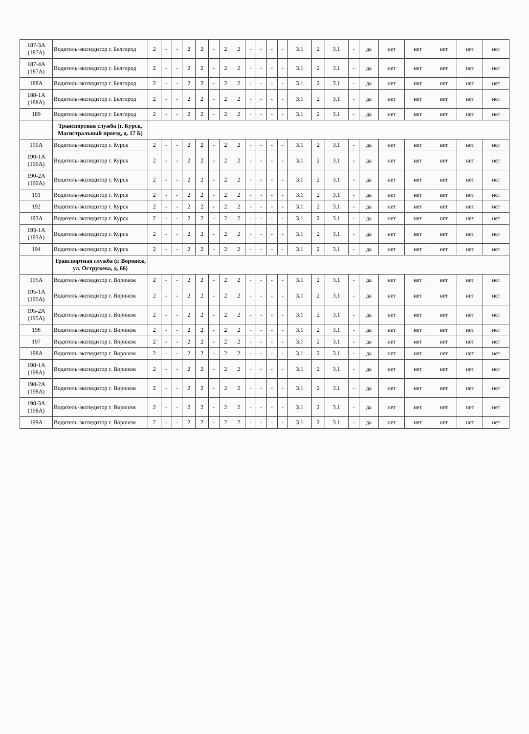| 187-3А (187А) | Водитель-экспедитор г. Белгород | 2 | - | - | 2 | 2 | - | 2 | 2 | - | - | - | - | 3.1 | 2 | 3.1 | - | да | нет | нет | нет | нет | нет |
| 187-4А (187А) | Водитель-экспедитор г. Белгород | 2 | - | - | 2 | 2 | - | 2 | 2 | - | - | - | - | 3.1 | 2 | 3.1 | - | да | нет | нет | нет | нет | нет |
| 188А | Водитель-экспедитор г. Белгород | 2 | - | - | 2 | 2 | - | 2 | 2 | - | - | - | - | 3.1 | 2 | 3.1 | - | да | нет | нет | нет | нет | нет |
| 188-1А (188А) | Водитель-экспедитор г. Белгород | 2 | - | - | 2 | 2 | - | 2 | 2 | - | - | - | - | 3.1 | 2 | 3.1 | - | да | нет | нет | нет | нет | нет |
| 189 | Водитель-экспедитор г. Белгород | 2 | - | - | 2 | 2 | - | 2 | 2 | - | - | - | - | 3.1 | 2 | 3.1 | - | да | нет | нет | нет | нет | нет |
| | Транспортная служба (г. Курск, Магистральный проезд, д. 17 Б) | | | | | | | | | | | | | | | | | | | | | | |
| 190А | Водитель-экспедитор г. Курск | 2 | - | - | 2 | 2 | - | 2 | 2 | - | - | - | - | 3.1 | 2 | 3.1 | - | да | нет | нет | нет | нет | нет |
| 190-1А (190А) | Водитель-экспедитор г. Курск | 2 | - | - | 2 | 2 | - | 2 | 2 | - | - | - | - | 3.1 | 2 | 3.1 | - | да | нет | нет | нет | нет | нет |
| 190-2А (190А) | Водитель-экспедитор г. Курск | 2 | - | - | 2 | 2 | - | 2 | 2 | - | - | - | - | 3.1 | 2 | 3.1 | - | да | нет | нет | нет | нет | нет |
| 191 | Водитель-экспедитор г. Курск | 2 | - | - | 2 | 2 | - | 2 | 2 | - | - | - | - | 3.1 | 2 | 3.1 | - | да | нет | нет | нет | нет | нет |
| 192 | Водитель-экспедитор г. Курск | 2 | - | - | 2 | 2 | - | 2 | 2 | - | - | - | - | 3.1 | 2 | 3.1 | - | да | нет | нет | нет | нет | нет |
| 193А | Водитель-экспедитор г. Курск | 2 | - | - | 2 | 2 | - | 2 | 2 | - | - | - | - | 3.1 | 2 | 3.1 | - | да | нет | нет | нет | нет | нет |
| 193-1А (193А) | Водитель-экспедитор г. Курск | 2 | - | - | 2 | 2 | - | 2 | 2 | - | - | - | - | 3.1 | 2 | 3.1 | - | да | нет | нет | нет | нет | нет |
| 194 | Водитель-экспедитор г. Курск | 2 | - | - | 2 | 2 | - | 2 | 2 | - | - | - | - | 3.1 | 2 | 3.1 | - | да | нет | нет | нет | нет | нет |
| | Транспортная служба (г. Воронеж, ул. Остружева, д. 66) | | | | | | | | | | | | | | | | | | | | | | |
| 195А | Водитель-экспедитор г. Воронеж | 2 | - | - | 2 | 2 | - | 2 | 2 | - | - | - | - | 3.1 | 2 | 3.1 | - | да | нет | нет | нет | нет | нет |
| 195-1А (195А) | Водитель-экспедитор г. Воронеж | 2 | - | - | 2 | 2 | - | 2 | 2 | - | - | - | - | 3.1 | 2 | 3.1 | - | да | нет | нет | нет | нет | нет |
| 195-2А (195А) | Водитель-экспедитор г. Воронеж | 2 | - | - | 2 | 2 | - | 2 | 2 | - | - | - | - | 3.1 | 2 | 3.1 | - | да | нет | нет | нет | нет | нет |
| 196 | Водитель-экспедитор г. Воронеж | 2 | - | - | 2 | 2 | - | 2 | 2 | - | - | - | - | 3.1 | 2 | 3.1 | - | да | нет | нет | нет | нет | нет |
| 197 | Водитель-экспедитор г. Воронеж | 2 | - | - | 2 | 2 | - | 2 | 2 | - | - | - | - | 3.1 | 2 | 3.1 | - | да | нет | нет | нет | нет | нет |
| 198А | Водитель-экспедитор г. Воронеж | 2 | - | - | 2 | 2 | - | 2 | 2 | - | - | - | - | 3.1 | 2 | 3.1 | - | да | нет | нет | нет | нет | нет |
| 198-1А (198А) | Водитель-экспедитор г. Воронеж | 2 | - | - | 2 | 2 | - | 2 | 2 | - | - | - | - | 3.1 | 2 | 3.1 | - | да | нет | нет | нет | нет | нет |
| 198-2А (198А) | Водитель-экспедитор г. Воронеж | 2 | - | - | 2 | 2 | - | 2 | 2 | - | - | - | - | 3.1 | 2 | 3.1 | - | да | нет | нет | нет | нет | нет |
| 198-3А (198А) | Водитель-экспедитор г. Воронеж | 2 | - | - | 2 | 2 | - | 2 | 2 | - | - | - | - | 3.1 | 2 | 3.1 | - | да | нет | нет | нет | нет | нет |
| 199А | Водитель-экспедитор г. Воронеж | 2 | - | - | 2 | 2 | - | 2 | 2 | - | - | - | - | 3.1 | 2 | 3.1 | - | да | нет | нет | нет | нет | нет |